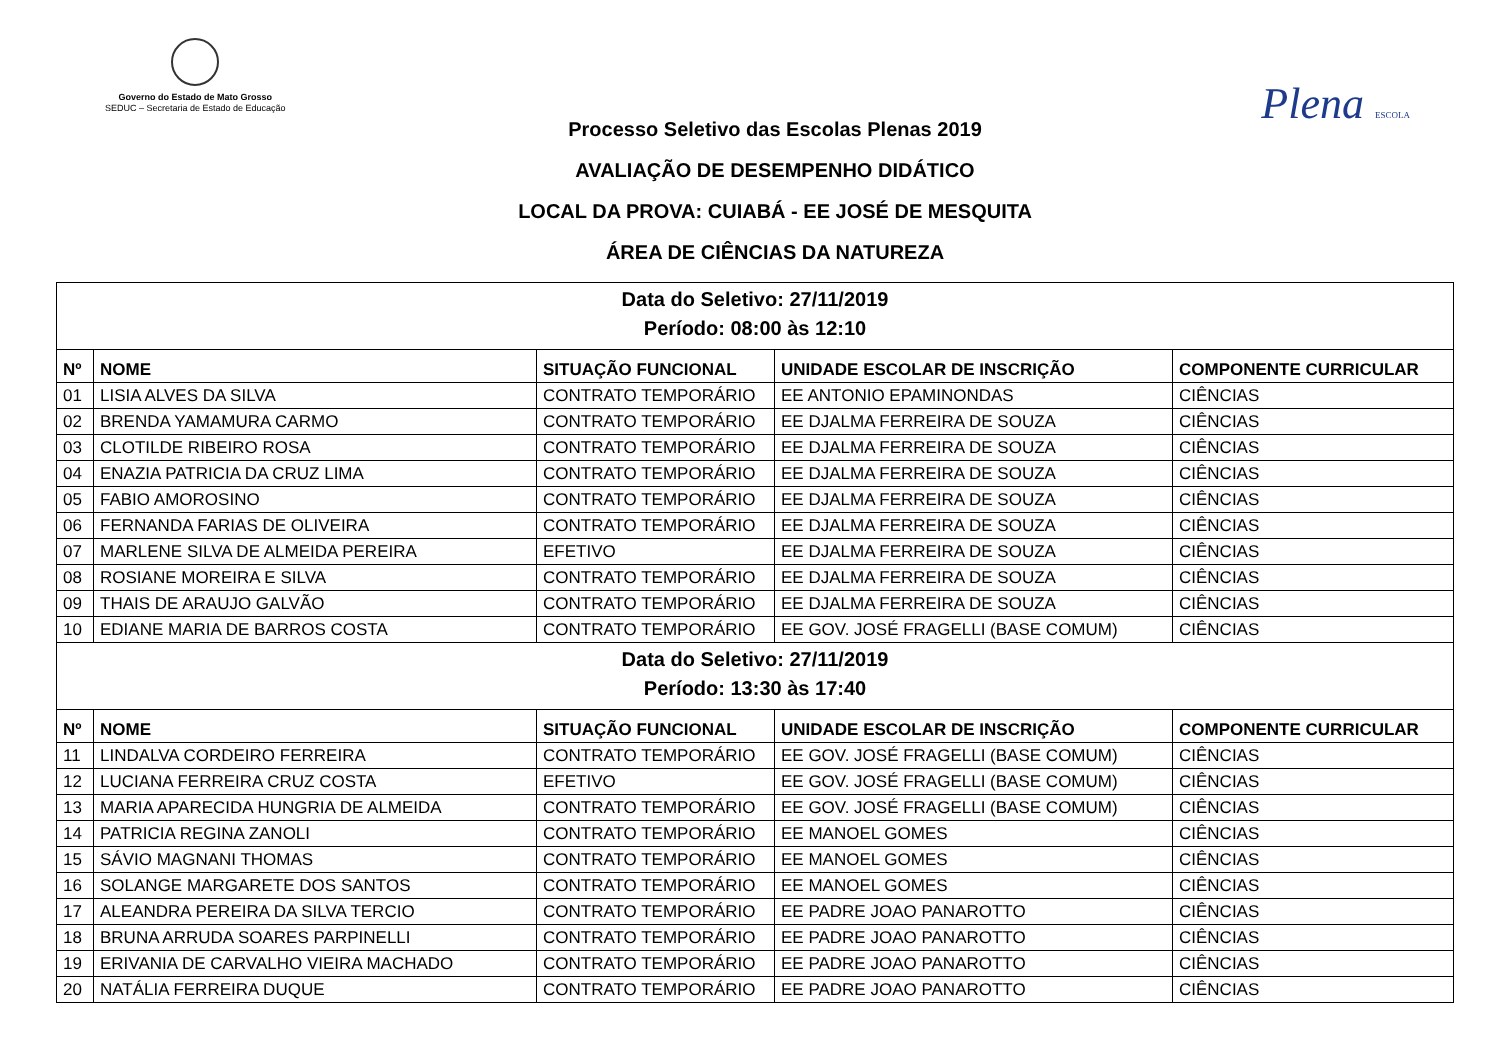Governo do Estado de Mato Grosso
SEDUC – Secretaria de Estado de Educação
Plena ESCOLA
Processo Seletivo das Escolas Plenas 2019
AVALIAÇÃO DE DESEMPENHO DIDÁTICO
LOCAL DA PROVA: CUIABÁ - EE JOSÉ DE MESQUITA
ÁREA DE CIÊNCIAS DA NATUREZA
| Data do Seletivo: 27/11/2019 Período: 08:00 às 12:10 | | | | |
| Nº | NOME | SITUAÇÃO FUNCIONAL | UNIDADE ESCOLAR DE INSCRIÇÃO | COMPONENTE CURRICULAR |
| 01 | LISIA ALVES DA SILVA | CONTRATO TEMPORÁRIO | EE ANTONIO EPAMINONDAS | CIÊNCIAS |
| 02 | BRENDA YAMAMURA CARMO | CONTRATO TEMPORÁRIO | EE DJALMA FERREIRA DE SOUZA | CIÊNCIAS |
| 03 | CLOTILDE RIBEIRO ROSA | CONTRATO TEMPORÁRIO | EE DJALMA FERREIRA DE SOUZA | CIÊNCIAS |
| 04 | ENAZIA PATRICIA DA CRUZ LIMA | CONTRATO TEMPORÁRIO | EE DJALMA FERREIRA DE SOUZA | CIÊNCIAS |
| 05 | FABIO AMOROSINO | CONTRATO TEMPORÁRIO | EE DJALMA FERREIRA DE SOUZA | CIÊNCIAS |
| 06 | FERNANDA FARIAS DE OLIVEIRA | CONTRATO TEMPORÁRIO | EE DJALMA FERREIRA DE SOUZA | CIÊNCIAS |
| 07 | MARLENE SILVA DE ALMEIDA PEREIRA | EFETIVO | EE DJALMA FERREIRA DE SOUZA | CIÊNCIAS |
| 08 | ROSIANE MOREIRA E SILVA | CONTRATO TEMPORÁRIO | EE DJALMA FERREIRA DE SOUZA | CIÊNCIAS |
| 09 | THAIS DE ARAUJO GALVÃO | CONTRATO TEMPORÁRIO | EE DJALMA FERREIRA DE SOUZA | CIÊNCIAS |
| 10 | EDIANE MARIA DE BARROS COSTA | CONTRATO TEMPORÁRIO | EE GOV. JOSÉ FRAGELLI (BASE COMUM) | CIÊNCIAS |
| Data do Seletivo: 27/11/2019 Período: 13:30 às 17:40 | | | | |
| Nº | NOME | SITUAÇÃO FUNCIONAL | UNIDADE ESCOLAR DE INSCRIÇÃO | COMPONENTE CURRICULAR |
| 11 | LINDALVA CORDEIRO FERREIRA | CONTRATO TEMPORÁRIO | EE GOV. JOSÉ FRAGELLI (BASE COMUM) | CIÊNCIAS |
| 12 | LUCIANA FERREIRA CRUZ COSTA | EFETIVO | EE GOV. JOSÉ FRAGELLI (BASE COMUM) | CIÊNCIAS |
| 13 | MARIA APARECIDA HUNGRIA DE ALMEIDA | CONTRATO TEMPORÁRIO | EE GOV. JOSÉ FRAGELLI (BASE COMUM) | CIÊNCIAS |
| 14 | PATRICIA REGINA ZANOLI | CONTRATO TEMPORÁRIO | EE MANOEL GOMES | CIÊNCIAS |
| 15 | SÁVIO MAGNANI THOMAS | CONTRATO TEMPORÁRIO | EE MANOEL GOMES | CIÊNCIAS |
| 16 | SOLANGE MARGARETE DOS SANTOS | CONTRATO TEMPORÁRIO | EE MANOEL GOMES | CIÊNCIAS |
| 17 | ALEANDRA PEREIRA DA SILVA TERCIO | CONTRATO TEMPORÁRIO | EE PADRE JOAO PANAROTTO | CIÊNCIAS |
| 18 | BRUNA ARRUDA SOARES PARPINELLI | CONTRATO TEMPORÁRIO | EE PADRE JOAO PANAROTTO | CIÊNCIAS |
| 19 | ERIVANIA DE CARVALHO VIEIRA MACHADO | CONTRATO TEMPORÁRIO | EE PADRE JOAO PANAROTTO | CIÊNCIAS |
| 20 | NATÁLIA FERREIRA DUQUE | CONTRATO TEMPORÁRIO | EE PADRE JOAO PANAROTTO | CIÊNCIAS |